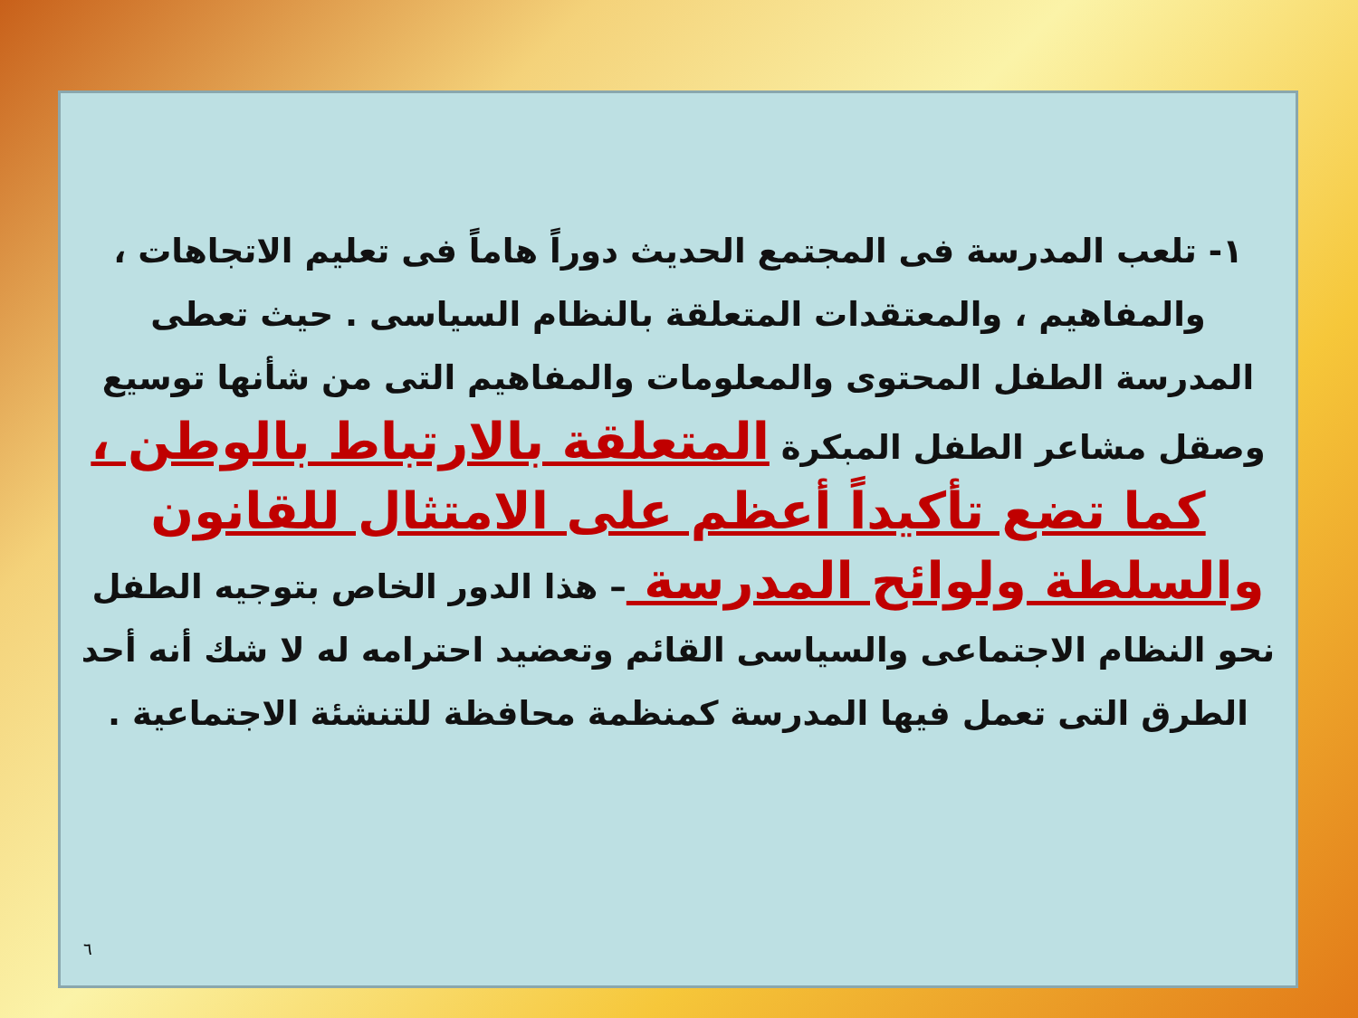١- تلعب المدرسة فى المجتمع الحديث دوراً هاماً فى تعليم الاتجاهات ، والمفاهيم ، والمعتقدات المتعلقة بالنظام السياسى . حيث تعطى المدرسة الطفل المحتوى والمعلومات والمفاهيم التى من شأنها توسيع وصقل مشاعر الطفل المبكرة المتعلقة بالارتباط بالوطن ، كما تضع تأكيداً أعظم على الامتثال للقانون والسلطة ولوائح المدرسة – هذا الدور الخاص بتوجيه الطفل نحو النظام الاجتماعى والسياسى القائم وتعضيد احترامه له لا شك أنه أحد الطرق التى تعمل فيها المدرسة كمنظمة محافظة للتنشئة الاجتماعية .
٦